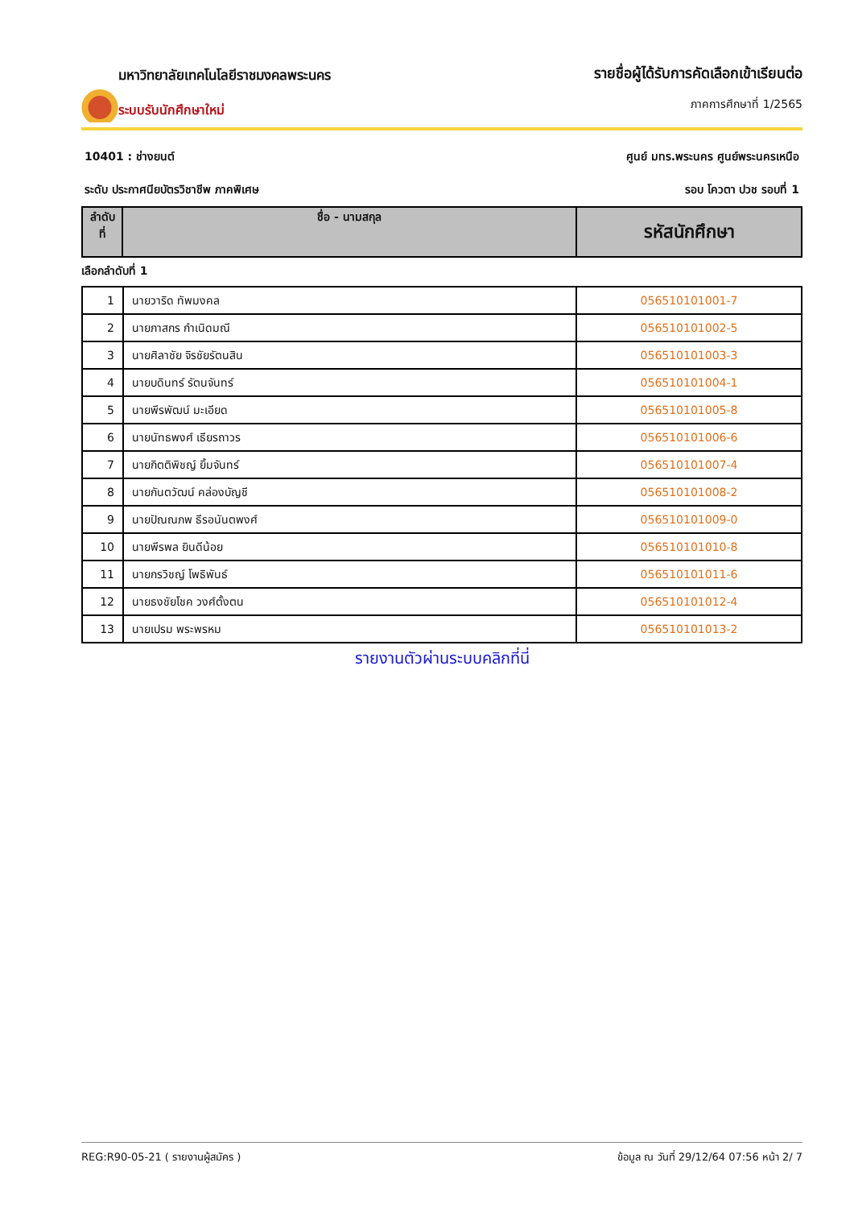มหาวิทยาลัยเทคโนโลยีราชมงคลพระนคร
ระบบรับนักศึกษาใหม่
รายชื่อผู้ได้รับการคัดเลือกเข้าเรียนต่อ
ภาคการศึกษาที่ 1/2565
10401 : ช่างยนต์ ศูนย์ มทร.พระนคร ศูนย์พระนครเหนือ
ระดับ ประกาศนียบัตรวิชาชีพ ภาคพิเศษ รอบ โควตา ปวช รอบที่ 1
| ลำดับ ที่ | ชื่อ - นามสกุล | รหัสนักศึกษา |
| --- | --- | --- |
เลือกลำดับที่ 1
| 1 | นายวาริด ทัพมงคล | 056510101001-7 |
| 2 | นายภาสกร กำเนิดมณี | 056510101002-5 |
| 3 | นายศิลาชัย จิรชัยรัตนสิน | 056510101003-3 |
| 4 | นายบดินทร์ รัตนจันทร์ | 056510101004-1 |
| 5 | นายพีรพัฒน์ มะเอียด | 056510101005-8 |
| 6 | นายนัทธพงศ์ เธียรถาวร | 056510101006-6 |
| 7 | นายกิตติพิชญ์ ยิ้มจันทร์ | 056510101007-4 |
| 8 | นายกันตวัฒน์ คล่องบัญชี | 056510101008-2 |
| 9 | นายปัณณภพ ธีรอนันตพงศ์ | 056510101009-0 |
| 10 | นายพีรพล ยินดีน้อย | 056510101010-8 |
| 11 | นายกรวิชญ์ โพธิพันธ์ | 056510101011-6 |
| 12 | นายธงชัยโชค วงศ์ตั้งตน | 056510101012-4 |
| 13 | นายเปรม พระพรหม | 056510101013-2 |
รายงานตัวผ่านระบบคลิกที่นี่
REG:R90-05-21 ( รายงานผู้สมัคร ) ข้อมูล ณ วันที่ 29/12/64 07:56 หน้า 2/ 7